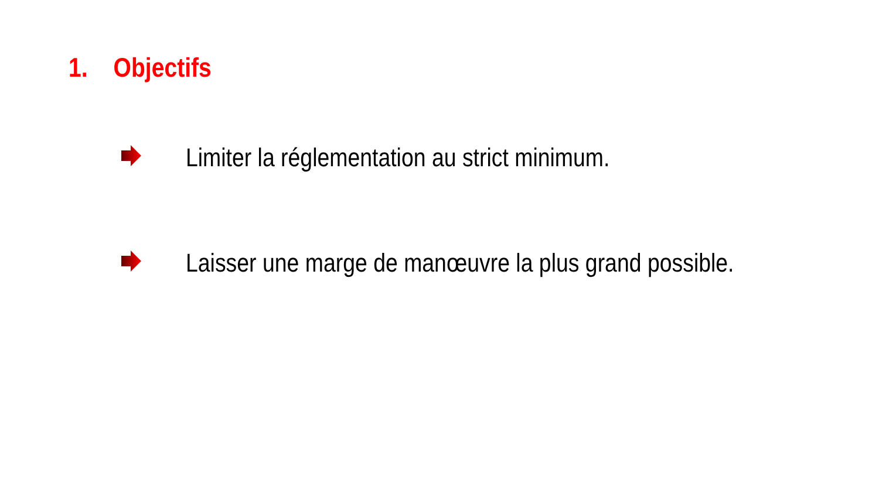1. Objectifs
Limiter la réglementation au strict minimum.
Laisser une marge de manœuvre la plus grand possible.